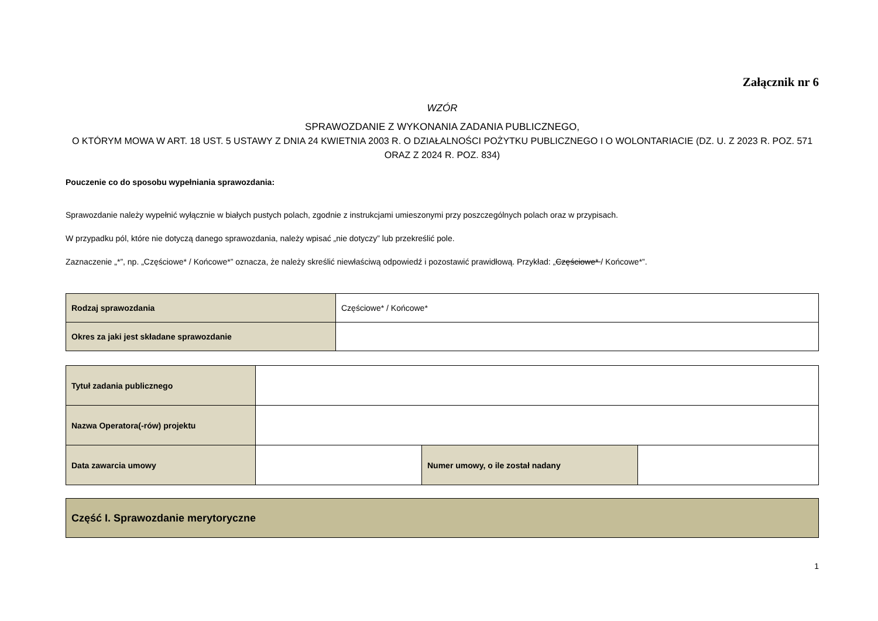Załącznik nr 6
WZÓR
SPRAWOZDANIE Z WYKONANIA ZADANIA PUBLICZNEGO,
O KTÓRYM MOWA W ART. 18 UST. 5 USTAWY Z DNIA 24 KWIETNIA 2003 R. O DZIAŁALNOŚCI POŻYTKU PUBLICZNEGO I O WOLONTARIACIE (DZ. U. Z 2023 R. POZ. 571 ORAZ Z 2024 R. POZ. 834)
Pouczenie co do sposobu wypełniania sprawozdania:
Sprawozdanie należy wypełnić wyłącznie w białych pustych polach, zgodnie z instrukcjami umieszonymi przy poszczególnych polach oraz w przypisach.
W przypadku pól, które nie dotyczą danego sprawozdania, należy wpisać „nie dotyczy” lub przekreślić pole.
Zaznaczenie „*”, np. „Częściowe* / Końcowe*” oznacza, że należy skreślić niewłaściwą odpowiedź i pozostawić prawidłową. Przykład: „Częściowe* / Końcowe*”.
| Rodzaj sprawozdania | Częściowe* / Końcowe* |
| Okres za jaki jest składane sprawozdanie | |
| Tytuł zadania publicznego | | | |
| Nazwa Operatora(-rów) projektu | | | |
| Data zawarcia umowy | | Numer umowy, o ile został nadany | |
| Część I. Sprawozdanie merytoryczne |
1